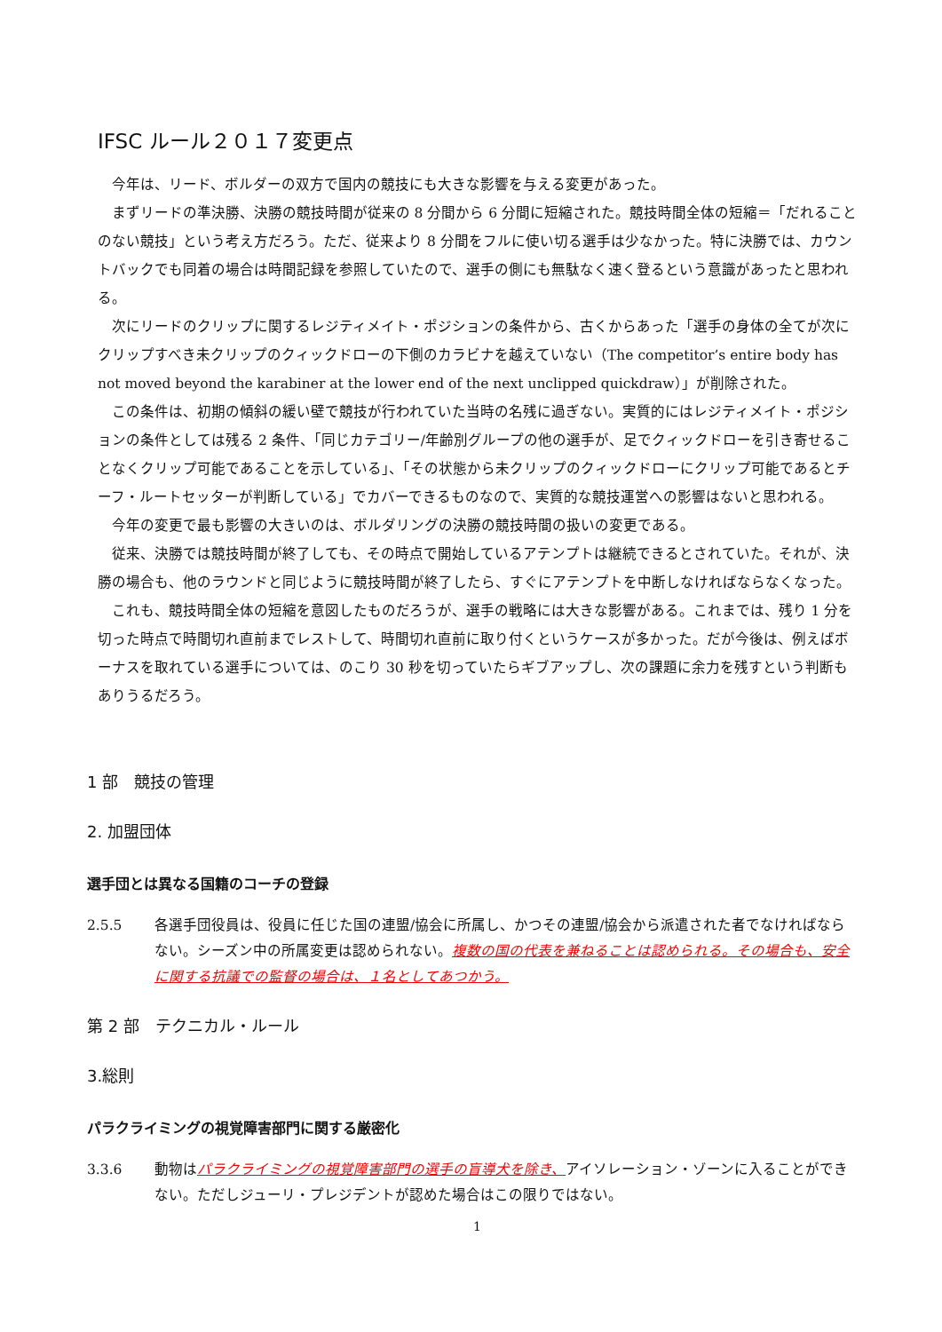IFSC ルール２０１７変更点
今年は、リード、ボルダーの双方で国内の競技にも大きな影響を与える変更があった。
まずリードの準決勝、決勝の競技時間が従来の 8 分間から 6 分間に短縮された。競技時間全体の短縮＝「だれることのない競技」という考え方だろう。ただ、従来より 8 分間をフルに使い切る選手は少なかった。特に決勝では、カウントバックでも同着の場合は時間記録を参照していたので、選手の側にも無駄なく速く登るという意識があったと思われる。
次にリードのクリップに関するレジティメイト・ポジションの条件から、古くからあった「選手の身体の全てが次にクリップすべき未クリップのクィックドローの下側のカラビナを越えていない（The competitor’s entire body has not moved beyond the karabiner at the lower end of the next unclipped quickdraw）」が削除された。
この条件は、初期の傾斜の緩い壁で競技が行われていた当時の名残に過ぎない。実質的にはレジティメイト・ポジションの条件としては残る 2 条件、「同じカテゴリー/年齢別グループの他の選手が、足でクィックドローを引き寄せることなくクリップ可能であることを示している」、「その状態から未クリップのクィックドローにクリップ可能であるとチーフ・ルートセッターが判断している」でカバーできるものなので、実質的な競技運営への影響はないと思われる。
今年の変更で最も影響の大きいのは、ボルダリングの決勝の競技時間の扱いの変更である。
従来、決勝では競技時間が終了しても、その時点で開始しているアテンプトは継続できるとされていた。それが、決勝の場合も、他のラウンドと同じように競技時間が終了したら、すぐにアテンプトを中断しなければならなくなった。
これも、競技時間全体の短縮を意図したものだろうが、選手の戦略には大きな影響がある。これまでは、残り 1 分を切った時点で時間切れ直前までレストして、時間切れ直前に取り付くというケースが多かった。だが今後は、例えばボーナスを取れている選手については、のこり 30 秒を切っていたらギブアップし、次の課題に余力を残すという判断もありうるだろう。
1 部　競技の管理
2. 加盟団体
選手団とは異なる国籍のコーチの登録
2.5.5 各選手団役員は、役員に任じた国の連盟/協会に所属し、かつその連盟/協会から派遣された者でなければならない。シーズン中の所属変更は認められない。複数の国の代表を兼ねることは認められる。その場合も、安全に関する抗議での監督の場合は、１名としてあつかう。
第 2 部　テクニカル・ルール
3.総則
パラクライミングの視覚障害部門に関する厳密化
3.3.6 動物はパラクライミングの視覚障害部門の選手の盲導犬を除き、アイソレーション・ゾーンに入ることができない。ただしジューリ・プレジデントが認めた場合はこの限りではない。
1